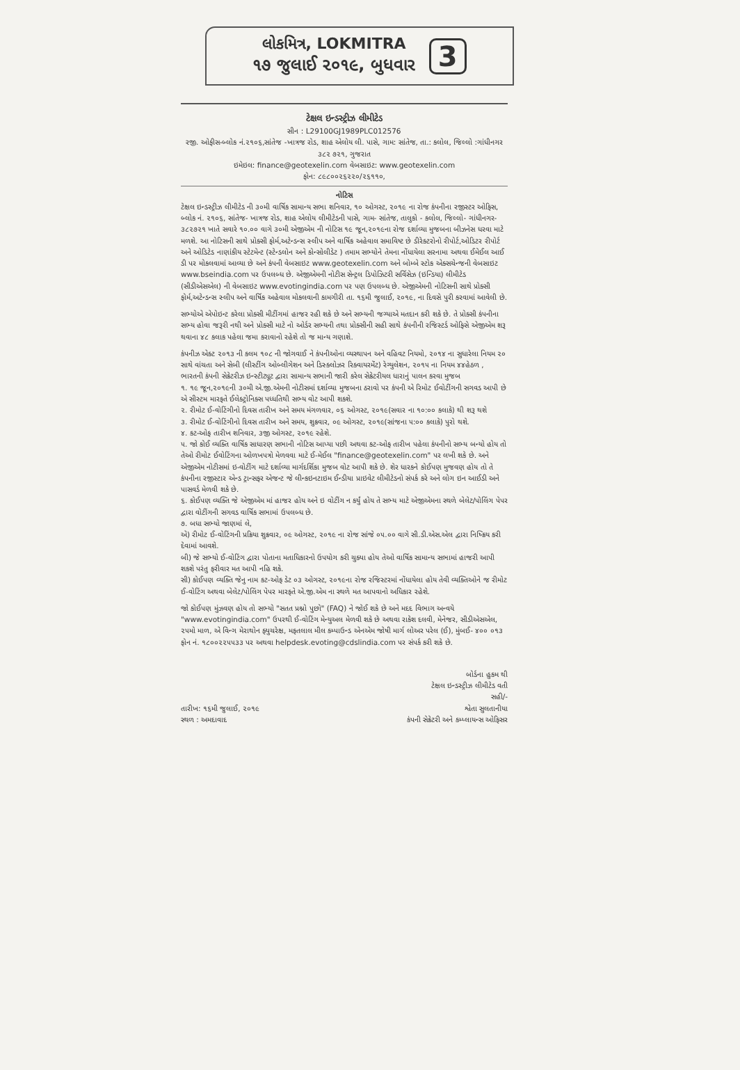લોકમિત્ર, LOKMITRA
૧૭ જુલાઈ ૨૦૧૯, બુધવાર
3
ટેક્ષલ ઇન્ડસ્ટ્રીઝ લીમીટેડ
સીન : L29100GJ1989PLC012576
રજી. ઓફીસ-બ્લોક નં.૨૧૦૬,સાંતેજ -ખાત્રજ રોડ, શાહ એલોય લી. પાસે, ગામ: સાંતેજ, તા.: કલોલ, જિલ્લો :ગાંધીનગર ૩૮૨ ૭૨૧, ગુજરાત
ઇમેઇલ: finance@geotexelin.com વેબસાઇટ: www.geotexelin.com
ફોન: ૮૯૮૦૦૨૬૨૨૦/૨૬૧૧૦,
નોટિસ
ટેક્ષલ ઇન્ડસ્ટ્રીઝ લીમીટેડ ની ૩૦મી વાર્ષિક સામાન્ય સભા શનિવાર, ૧૦ ઓગસ્ટ, ૨૦૧૯ ના રોજ કંપનીના રજીસ્ટર ઓફિસ, બ્લોક નં. ૨૧૦૬, સાંતેજ- ખાત્રજ રોડ, શાહ એલોય લીમીટેડની પાસે, ગામ- સાંતેજ, તાલુકો - કલોલ, જિલ્લો- ગાંધીનગર- ૩૮૨૭૨૧ ખાતે સવારે ૧૦.૦૦ વાગે ૩૦મી એજીએમ ની નોટિસ ૧૯ જૂન,૨૦૧૯ના રોજ દર્શાવ્યા મુજબના બીઝનેસ ધરવા માટે મળશે. આ નોટિસની સાથે પ્રોક્સી ફોર્મ,અટેન્ડન્સ સ્લીપ અને વાર્ષિક અહેવાલ સમાવિષ્ટ છે ડીરેક્ટરોનો રીપોર્ટ,ઓડિટર રીપોર્ટ અને ઓડિટેડ નાણાંકીય સ્ટેટમેન્ટ (સ્ટેન્ડલોન અને કોન્સોલીડેટ ) તમામ સભ્યોને તેમના નોંધાયેલા સરનામા અથવા ઈમેઈલ આઈ ડી પર મોકલવામાં આવ્યા છે અને કંપની વેબસાઇટ www.geotexelin.com અને બોમ્બે સ્ટોક એક્સચેન્જની વેબસાઇટ www.bseindia.com પર ઉપલબ્ધ છે. એજીએમની નોટીસ સેન્ટ્રલ ડિપોઝિટરી સર્વિસેઝ (ઇન્ડિયા) લીમીટેડ (સીડીએસએલ) ની વેબસાઇટ www.evotingindia.com પર પણ ઉપલબ્ધ છે. એજીએમની નોટિસની સાથે પ્રોક્સી ફોર્મ,અટેન્ડન્સ સ્લીપ અને વાર્ષિક અહેવાલ મોકલવાની કામગીરી તા. ૧૬મી જુલાઈ, ૨૦૧૯, ના દિવસે પુરી કરવામાં આવેલી છે.
સભ્યોએ એપોઇન્ટ કરેલા પ્રોક્સી મીટીંગમાં હાજર રહી શકે છે અને સભ્યની જગ્યાએ મતદાન કરી શકે છે. તે પ્રોક્સી કંપનીના સભ્ય હોવા જરૂરી નથી અને પ્રોક્સી માટે નો ઓર્ડર સભ્યની તથા પ્રોક્સીની સહી સાથે કંપનીની રજિસ્ટર્ડ ઓફિસે એજીએમ શરૂ થવાના ૪૮ કલાક પહેલા જમા કરાવાનો રહેશે તો જ માન્ય ગણાશે.
કંપનીઝ એક્ટ ૨૦૧૩ ની કલમ ૧૦૮ ની જોગવાઈ ને કંપનીઓના વ્યસ્થાપન અને વહિવટ નિયમો, ૨૦૧૪ ના સુધારેલા નિયમ ૨૦ સાથે વાંચતા અને સેબી (લીસ્ટીંગ ઓબ્લીગેશન અને ડિસ્ક્લોઝર રિક્વાયરમેંટ) રેગ્યુલેશન, ૨૦૧૫ ના નિયમ ૪૪હેઠળ , ભારતની કંપની સેક્રેટરીઝ ઇન્સ્ટીટ્યૂટ દ્વારા સામાન્ય સભાની જારી કરેલ સેક્રેટરીયલ ધારાનું પાલન કરવા મુજબ
૧. ૧૯ જૂન,૨૦૧૯ની ૩૦મી એ.જી.એમની નોટીસમાં દર્શાવ્યા મુજબના ઠરાવો પર કંપની એ રિમોટ ઈવોટીંગની સગવડ આપી છે એ સીસ્ટમ મારફતે ઈલેક્ટ્રોનિક્સ પધ્ધતિથી સભ્ય વોટ આપી શકશે.
૨. રીમોટ ઈ-વોટિંગીનો દિવસ તારીખ અને સમય મંગળવાર, ૦૬ ઓગસ્ટ, ૨૦૧૯(સવાર ના ૧૦:૦૦ કલાકે) થી શરૂ થશે
૩. રીમોટ ઈ-વોટિંગીનો દિવસ તારીખ અને સમય, શુક્રવાર, ૦૯ ઓગસ્ટ, ૨૦૧૯(સાંજના ૫:૦૦ કલાકે) પુરો થશે.
૪. કટ-ઓફ તારીખ શનિવાર, ૩જી ઓગસ્ટ, ૨૦૧૯ રહેશે.
૫. જો કોઈ વ્યક્તિ વાર્ષિક સાધારણ સભાની નોટિસ આપ્યા પછી અથવા કટ-ઓફ તારીખ પહેલા કંપનીનો સભ્ય બન્યો હોય તો તેઓ રીમોટ ઈવોટિંગના ઓળખપત્રો મેળવવા માટે ઈ-મેઈલ "finance@geotexelin.com" પર લખી શકે છે. અને એજીએમ નોટીસમાં ઇ-વોટીંગ માટે દર્શાવ્યા માર્ગદર્શિકા મુજબ વોટ આપી શકે છે. શેર ધારકને કોઈપણ મુજવણ હોય તો તે કંપનીના રજીસ્ટાર એન્ડ ટ્રાન્સફર એજન્ટ જે લીન્કઇનટાઇમ ઈન્ડીયા પ્રાઇવેટ લીમીટેડનો સંપર્ક કરે અને લોગ ઇન આઈડી અને પાસવર્ડ મેળવી શકે છે.
૬. કોઈપણ વ્યક્તિ જે એજીએમ માં હાજર હોય અને ઇ વોટીંગ ન કર્યું હોય તે સભ્ય માટે એજીએમના સ્થળે બેલેટ/પોલિંગ પેપર દ્વારા વોટીંગની સગવડ વાર્ષિક સભામાં ઉપલબ્ધ છે.
૭. બધા સભ્યો જાણમાં લે,
એ) રીમોટ ઈ-વોટિંગની પ્રક્રિયા શુક્રવાર, ૦૯ ઓગસ્ટ, ૨૦૧૯ ના રોજ સાંજે ૦૫.૦૦ વાગે સી.ડી.એસ.એલ દ્વારા નિષ્ક્રિય કરી દેવામાં આવશે.
બી) જે સભ્યો ઈ-વોટિંગ દ્વારા પોતાના મતાધિકારનો ઉપયોગ કરી ચુક્યા હોય તેઓ વાર્ષિક સામાન્ય સભામાં હાજરી આપી શકશે પરંતુ ફરીવાર મત આપી નહિ શકે.
સી) કોઈપણ વ્યક્તિ જેનુ નામ કટ-ઓફ ડેટ ૦૩ ઓગસ્ટ, ૨૦૧૯ના રોજ રજિસ્ટરમાં નોંધાયેલા હોય તેવી વ્યક્તિઓને જ રીમોટ ઈ-વોટિંગ અથવા બેલેટ/પોલિંગ પેપર મારફતે એ.જી.એમ ના સ્થળે મત આપવાનો અધિકાર રહેશે.
જો કોઈપણ મુંઝવણ હોય તો સભ્યો "સતત પ્રશ્નો પુછો" (FAQ) ને જોઈ શકે છે અને મદદ વિભાગ અન્વયે "www.evotingindia.com" ઉપરથી ઈ-વોટિંગ મેન્યુઅલ મેળવી શકે છે અથવા રાકેશ દલવી, મેનેજર, સીડીએસએલ, ૨૫મો માળ, એ વિન્ગ મેરાથોન ફ્યુચરેક્ષ, મફતલાલ મીલ કમ્પાઉન્ડ એનએમ જોષી માર્ગ લોઅર પરેલ (ઈ), મુંબઈ- ૪૦૦ ૦૧૩ ફોન નં. ૧૮૦૦૨૨૫૫૩૩ પર અથવા helpdesk.evoting@cdslindia.com પર સંપર્ક કરી શકે છે.
તારીખ: ૧૬મી જુલાઈ, ૨૦૧૯
સ્થળ : અમદાવાદ
બોર્ડના હુકમ થી
ટેક્ષલ ઇન્ડસ્ટ્રીઝ લીમીટેડ વતી
સહી/-
શ્વેતા સુલતાનીયા
કંપની સેક્રેટરી અને કમ્પ્લાયન્સ ઓફિસર